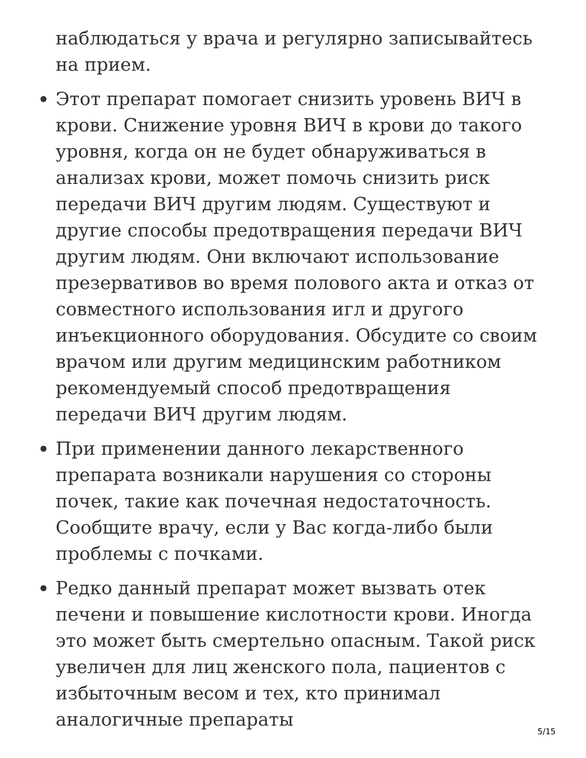наблюдаться у врача и регулярно записывайтесь на прием.
Этот препарат помогает снизить уровень ВИЧ в крови. Снижение уровня ВИЧ в крови до такого уровня, когда он не будет обнаруживаться в анализах крови, может помочь снизить риск передачи ВИЧ другим людям. Существуют и другие способы предотвращения передачи ВИЧ другим людям. Они включают использование презервативов во время полового акта и отказ от совместного использования игл и другого инъекционного оборудования. Обсудите со своим врачом или другим медицинским работником рекомендуемый способ предотвращения передачи ВИЧ другим людям.
При применении данного лекарственного препарата возникали нарушения со стороны почек, такие как почечная недостаточность. Сообщите врачу, если у Вас когда-либо были проблемы с почками.
Редко данный препарат может вызвать отек печени и повышение кислотности крови. Иногда это может быть смертельно опасным. Такой риск увеличен для лиц женского пола, пациентов с избыточным весом и тех, кто принимал аналогичные препараты
5/15